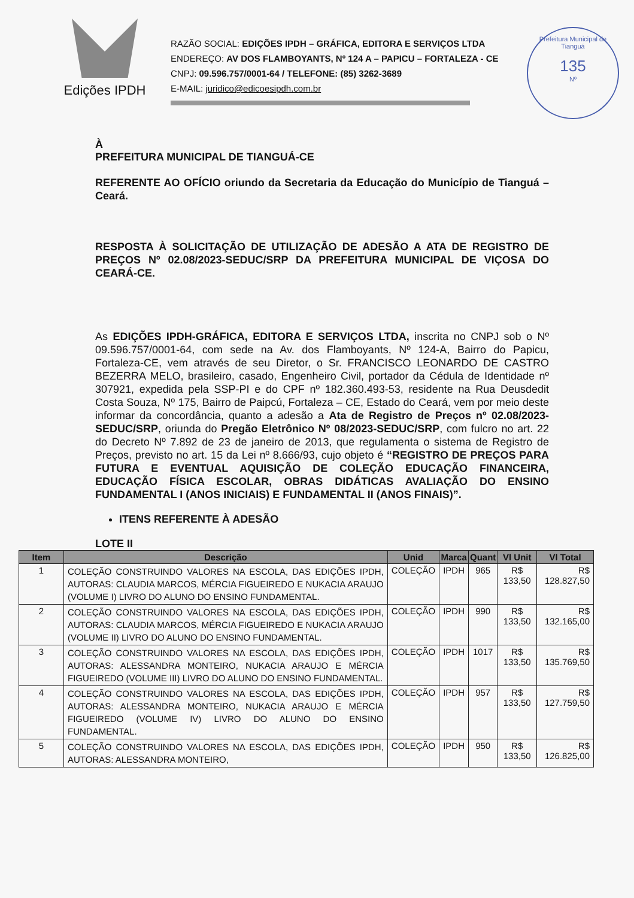Edições IPDH
RAZÃO SOCIAL: EDIÇÕES IPDH – GRÁFICA, EDITORA E SERVIÇOS LTDA
ENDEREÇO: AV DOS FLAMBOYANTS, Nº 124 A – PAPICU – FORTALEZA - CE
CNPJ: 09.596.757/0001-64 / TELEFONE: (85) 3262-3689
E-MAIL: juridico@edicoesipdh.com.br
Prefeitura Municipal de Tianguá
135
Nº
À
PREFEITURA MUNICIPAL DE TIANGUÁ-CE
REFERENTE AO OFÍCIO oriundo da Secretaria da Educação do Município de Tianguá – Ceará.
RESPOSTA À SOLICITAÇÃO DE UTILIZAÇÃO DE ADESÃO A ATA DE REGISTRO DE PREÇOS Nº 02.08/2023-SEDUC/SRP DA PREFEITURA MUNICIPAL DE VIÇOSA DO CEARÁ-CE.
As EDIÇÕES IPDH-GRÁFICA, EDITORA E SERVIÇOS LTDA, inscrita no CNPJ sob o Nº 09.596.757/0001-64, com sede na Av. dos Flamboyants, Nº 124-A, Bairro do Papicu, Fortaleza-CE, vem através de seu Diretor, o Sr. FRANCISCO LEONARDO DE CASTRO BEZERRA MELO, brasileiro, casado, Engenheiro Civil, portador da Cédula de Identidade nº 307921, expedida pela SSP-PI e do CPF nº 182.360.493-53, residente na Rua Deusdedit Costa Souza, Nº 175, Bairro de Paipcú, Fortaleza – CE, Estado do Ceará, vem por meio deste informar da concordância, quanto a adesão a Ata de Registro de Preços nº 02.08/2023-SEDUC/SRP, oriunda do Pregão Eletrônico Nº 08/2023-SEDUC/SRP, com fulcro no art. 22 do Decreto Nº 7.892 de 23 de janeiro de 2013, que regulamenta o sistema de Registro de Preços, previsto no art. 15 da Lei nº 8.666/93, cujo objeto é “REGISTRO DE PREÇOS PARA FUTURA E EVENTUAL AQUISIÇÃO DE COLEÇÃO EDUCAÇÃO FINANCEIRA, EDUCAÇÃO FÍSICA ESCOLAR, OBRAS DIDÁTICAS AVALIAÇÃO DO ENSINO FUNDAMENTAL I (ANOS INICIAIS) E FUNDAMENTAL II (ANOS FINAIS)”.
ITENS REFERENTE À ADESÃO
LOTE II
| Item | Descrição | Unid | Marca | Quant | Vl Unit | Vl Total |
| --- | --- | --- | --- | --- | --- | --- |
| 1 | COLEÇÃO CONSTRUINDO VALORES NA ESCOLA, DAS EDIÇÕES IPDH, AUTORAS: CLAUDIA MARCOS, MÉRCIA FIGUEIREDO E NUKACIA ARAUJO (VOLUME I) LIVRO DO ALUNO DO ENSINO FUNDAMENTAL. | COLEÇÃO | IPDH | 965 | R$ 133,50 | R$ 128.827,50 |
| 2 | COLEÇÃO CONSTRUINDO VALORES NA ESCOLA, DAS EDIÇÕES IPDH, AUTORAS: CLAUDIA MARCOS, MÉRCIA FIGUEIREDO E NUKACIA ARAUJO (VOLUME II) LIVRO DO ALUNO DO ENSINO FUNDAMENTAL. | COLEÇÃO | IPDH | 990 | R$ 133,50 | R$ 132.165,00 |
| 3 | COLEÇÃO CONSTRUINDO VALORES NA ESCOLA, DAS EDIÇÕES IPDH, AUTORAS: ALESSANDRA MONTEIRO, NUKACIA ARAUJO E MÉRCIA FIGUEIREDO (VOLUME III) LIVRO DO ALUNO DO ENSINO FUNDAMENTAL. | COLEÇÃO | IPDH | 1017 | R$ 133,50 | R$ 135.769,50 |
| 4 | COLEÇÃO CONSTRUINDO VALORES NA ESCOLA, DAS EDIÇÕES IPDH, AUTORAS: ALESSANDRA MONTEIRO, NUKACIA ARAUJO E MÉRCIA FIGUEIREDO (VOLUME IV) LIVRO DO ALUNO DO ENSINO FUNDAMENTAL. | COLEÇÃO | IPDH | 957 | R$ 133,50 | R$ 127.759,50 |
| 5 | COLEÇÃO CONSTRUINDO VALORES NA ESCOLA, DAS EDIÇÕES IPDH, AUTORAS: ALESSANDRA MONTEIRO, | COLEÇÃO | IPDH | 950 | R$ 133,50 | R$ 126.825,00 |